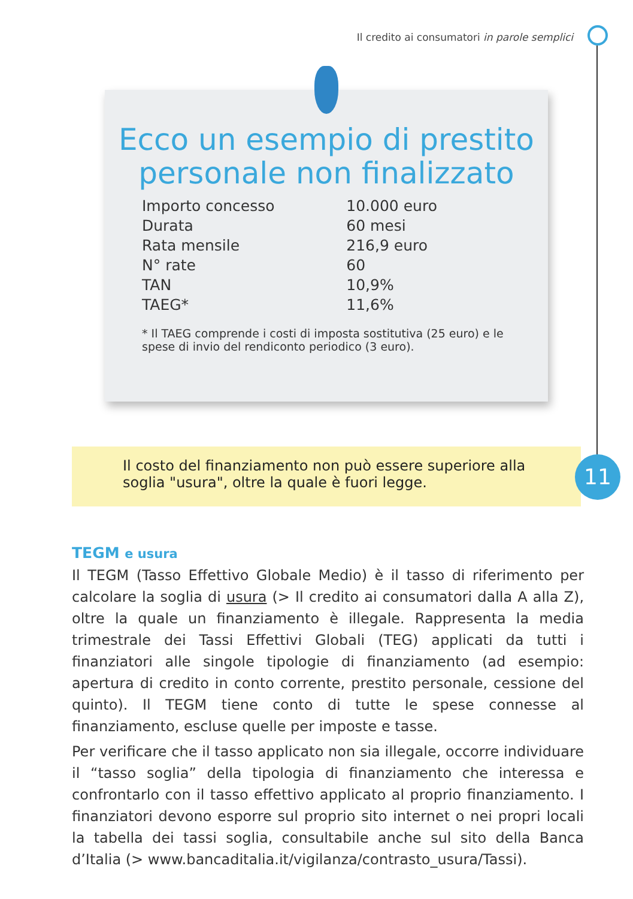Il credito ai consumatori in parole semplici
Ecco un esempio di prestito
personale non finalizzato
| Importo concesso | 10.000 euro |
| Durata | 60 mesi |
| Rata mensile | 216,9 euro |
| N° rate | 60 |
| TAN | 10,9% |
| TAEG* | 11,6% |
* Il TAEG comprende i costi di imposta sostitutiva (25 euro) e le spese di invio del rendiconto periodico (3 euro).
Il costo del finanziamento non può essere superiore alla soglia "usura", oltre la quale è fuori legge.
11
TEGM e usura
Il TEGM (Tasso Effettivo Globale Medio) è il tasso di riferimento per calcolare la soglia di usura (> Il credito ai consumatori dalla A alla Z), oltre la quale un finanziamento è illegale. Rappresenta la media trimestrale dei Tassi Effettivi Globali (TEG) applicati da tutti i finanziatori alle singole tipologie di finanziamento (ad esempio: apertura di credito in conto corrente, prestito personale, cessione del quinto). Il TEGM tiene conto di tutte le spese connesse al finanziamento, escluse quelle per imposte e tasse.
Per verificare che il tasso applicato non sia illegale, occorre individuare il “tasso soglia” della tipologia di finanziamento che interessa e confrontarlo con il tasso effettivo applicato al proprio finanziamento. I finanziatori devono esporre sul proprio sito internet o nei propri locali la tabella dei tassi soglia, consultabile anche sul sito della Banca d’Italia (> www.bancaditalia.it/vigilanza/contrasto_usura/Tassi).